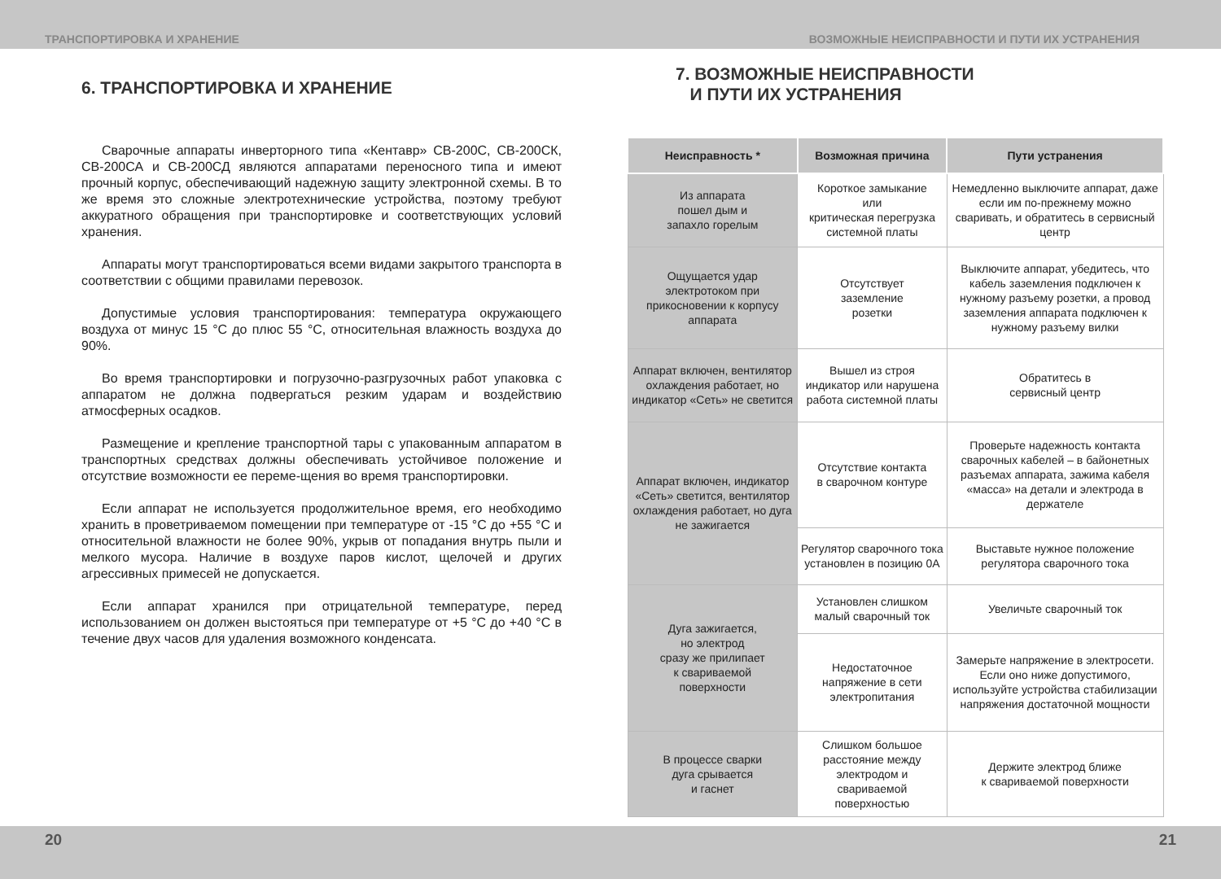ТРАНСПОРТИРОВКА И ХРАНЕНИЕ ВОЗМОЖНЫЕ НЕИСПРАВНОСТИ И ПУТИ ИХ УСТРАНЕНИЯ
6. ТРАНСПОРТИРОВКА И ХРАНЕНИЕ
Сварочные аппараты инверторного типа «Кентавр» СВ-200С, СВ-200СК, СВ-200СА и СВ-200СД являются аппаратами переносного типа и имеют прочный корпус, обеспечивающий надежную защиту электронной схемы. В то же время это сложные электротехнические устройства, поэтому требуют аккуратного обращения при транспортировке и соответствующих условий хранения.
Аппараты могут транспортироваться всеми видами закрытого транспорта в соответствии с общими правилами перевозок.
Допустимые условия транспортирования: температура окружающего воздуха от минус 15 °С до плюс 55 °С, относительная влажность воздуха до 90%.
Во время транспортировки и погрузочно-разгрузочных работ упаковка с аппаратом не должна подвергаться резким ударам и воздействию атмосферных осадков.
Размещение и крепление транспортной тары с упакованным аппаратом в транспортных средствах должны обеспечивать устойчивое положение и отсутствие возможности ее переме-щения во время транспортировки.
Если аппарат не используется продолжительное время, его необходимо хранить в проветриваемом помещении при температуре от -15 °С до +55 °С и относительной влажности не более 90%, укрыв от попадания внутрь пыли и мелкого мусора. Наличие в воздухе паров кислот, щелочей и других агрессивных примесей не допускается.
Если аппарат хранился при отрицательной температуре, перед использованием он должен выстояться при температуре от +5 °С до +40 °С в течение двух часов для удаления возможного конденсата.
7. ВОЗМОЖНЫЕ НЕИСПРАВНОСТИ
И ПУТИ ИХ УСТРАНЕНИЯ
| Неисправность * | Возможная причина | Пути устранения |
| --- | --- | --- |
| Из аппарата пошел дым и запахло горелым | Короткое замыкание или критическая перегрузка системной платы | Немедленно выключите аппарат, даже если им по-прежнему можно сваривать, и обратитесь в сервисный центр |
| Ощущается удар электротоком при прикосновении к корпусу аппарата | Отсутствует заземление розетки | Выключите аппарат, убедитесь, что кабель заземления подключен к нужному разъему розетки, а провод заземления аппарата подключен к нужному разъему вилки |
| Аппарат включен, вентилятор охлаждения работает, но индикатор «Сеть» не светится | Вышел из строя индикатор или нарушена работа системной платы | Обратитесь в сервисный центр |
| Аппарат включен, индикатор «Сеть» светится, вентилятор охлаждения работает, но дуга не зажигается | Отсутствие контакта в сварочном контуре | Проверьте надежность контакта сварочных кабелей – в байонетных разъемах аппарата, зажима кабеля «масса» на детали и электрода в держателе |
| | Регулятор сварочного тока установлен в позицию 0А | Выставьте нужное положение регулятора сварочного тока |
| Дуга зажигается, но электрод сразу же прилипает к свариваемой поверхности | Установлен слишком малый сварочный ток | Увеличьте сварочный ток |
| | Недостаточное напряжение в сети электропитания | Замерьте напряжение в электросети. Если оно ниже допустимого, используйте устройства стабилизации напряжения достаточной мощности |
| В процессе сварки дуга срывается и гаснет | Слишком большое расстояние между электродом и свариваемой поверхностью | Держите электрод ближе к свариваемой поверхности |
20 21